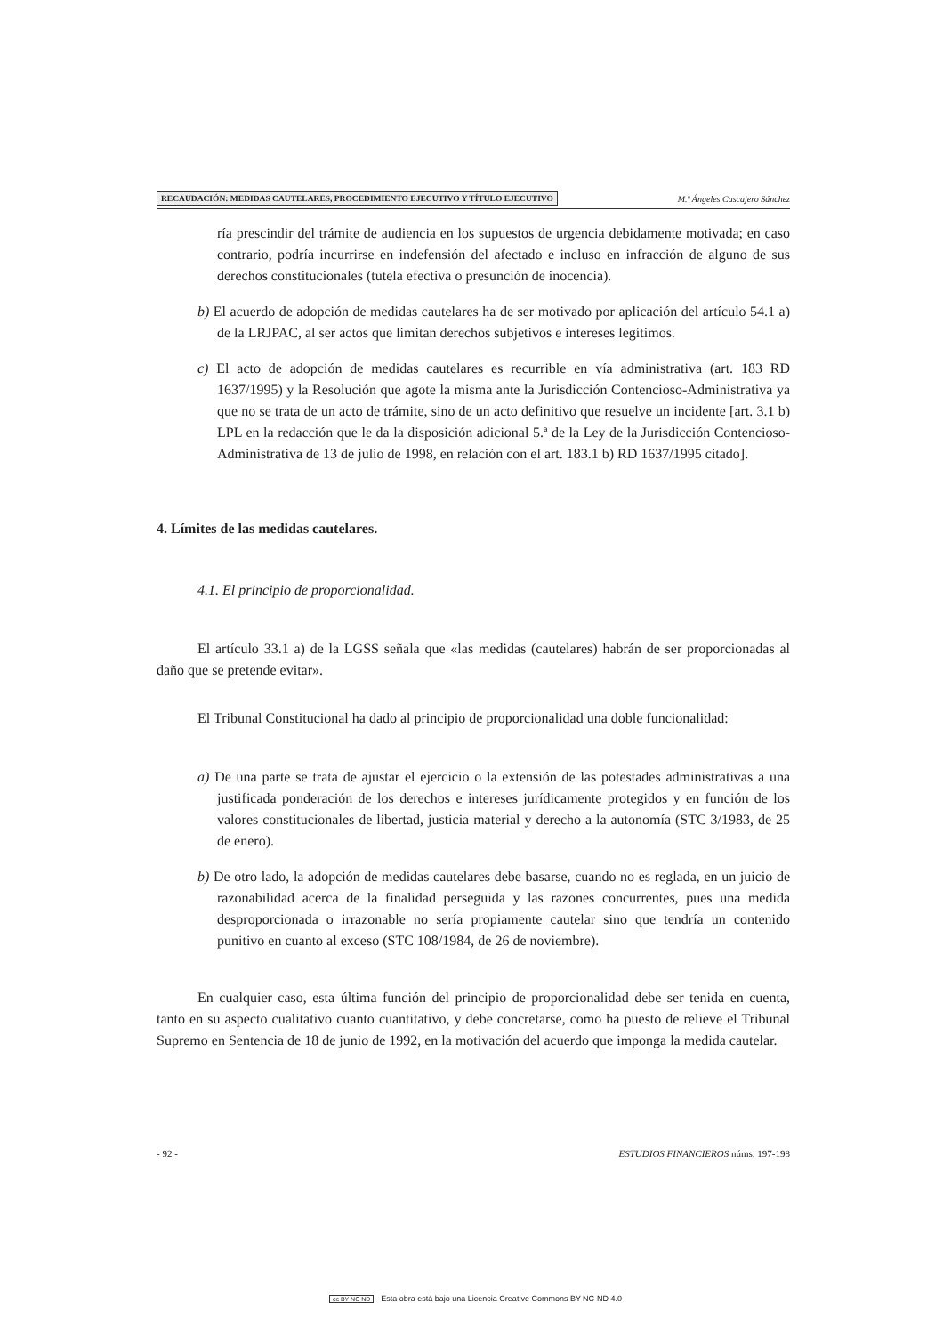RECAUDACIÓN: MEDIDAS CAUTELARES, PROCEDIMIENTO EJECUTIVO Y TÍTULO EJECUTIVO M.ª Ángeles Cascajero Sánchez
ría prescindir del trámite de audiencia en los supuestos de urgencia debidamente motivada; en caso contrario, podría incurrirse en indefensión del afectado e incluso en infracción de alguno de sus derechos constitucionales (tutela efectiva o presunción de inocencia).
b) El acuerdo de adopción de medidas cautelares ha de ser motivado por aplicación del artículo 54.1 a) de la LRJPAC, al ser actos que limitan derechos subjetivos e intereses legítimos.
c) El acto de adopción de medidas cautelares es recurrible en vía administrativa (art. 183 RD 1637/1995) y la Resolución que agote la misma ante la Jurisdicción Contencioso-Administrativa ya que no se trata de un acto de trámite, sino de un acto definitivo que resuelve un incidente [art. 3.1 b) LPL en la redacción que le da la disposición adicional 5.ª de la Ley de la Jurisdicción Contencioso-Administrativa de 13 de julio de 1998, en relación con el art. 183.1 b) RD 1637/1995 citado].
4. Límites de las medidas cautelares.
4.1. El principio de proporcionalidad.
El artículo 33.1 a) de la LGSS señala que «las medidas (cautelares) habrán de ser proporcionadas al daño que se pretende evitar».
El Tribunal Constitucional ha dado al principio de proporcionalidad una doble funcionalidad:
a) De una parte se trata de ajustar el ejercicio o la extensión de las potestades administrativas a una justificada ponderación de los derechos e intereses jurídicamente protegidos y en función de los valores constitucionales de libertad, justicia material y derecho a la autonomía (STC 3/1983, de 25 de enero).
b) De otro lado, la adopción de medidas cautelares debe basarse, cuando no es reglada, en un juicio de razonabilidad acerca de la finalidad perseguida y las razones concurrentes, pues una medida desproporcionada o irrazonable no sería propiamente cautelar sino que tendría un contenido punitivo en cuanto al exceso (STC 108/1984, de 26 de noviembre).
En cualquier caso, esta última función del principio de proporcionalidad debe ser tenida en cuenta, tanto en su aspecto cualitativo cuanto cuantitativo, y debe concretarse, como ha puesto de relieve el Tribunal Supremo en Sentencia de 18 de junio de 1992, en la motivación del acuerdo que imponga la medida cautelar.
- 92 - ESTUDIOS FINANCIEROS núms. 197-198
cc BY NC ND Esta obra está bajo una Licencia Creative Commons BY-NC-ND 4.0